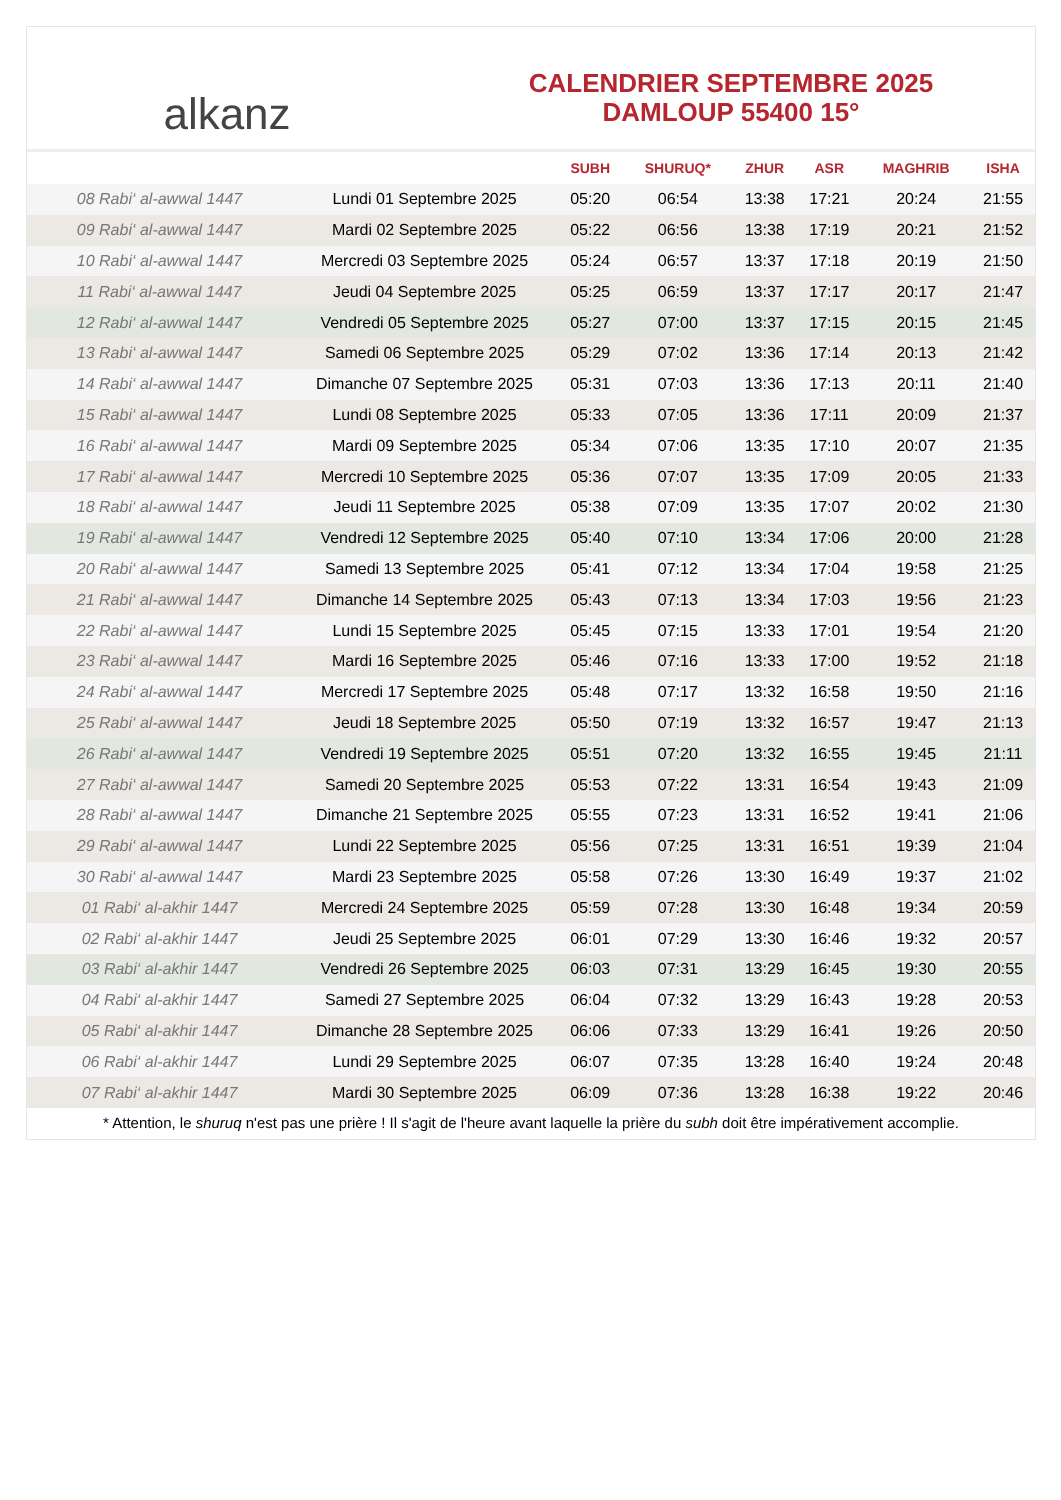alkanz
CALENDRIER SEPTEMBRE 2025
DAMLOUP 55400 15°
| | | SUBH | SHURUQ* | ZHUR | ASR | MAGHRIB | ISHA |
| --- | --- | --- | --- | --- | --- | --- | --- |
| 08 Rabi‘ al-awwal 1447 | Lundi 01 Septembre 2025 | 05:20 | 06:54 | 13:38 | 17:21 | 20:24 | 21:55 |
| 09 Rabi‘ al-awwal 1447 | Mardi 02 Septembre 2025 | 05:22 | 06:56 | 13:38 | 17:19 | 20:21 | 21:52 |
| 10 Rabi‘ al-awwal 1447 | Mercredi 03 Septembre 2025 | 05:24 | 06:57 | 13:37 | 17:18 | 20:19 | 21:50 |
| 11 Rabi‘ al-awwal 1447 | Jeudi 04 Septembre 2025 | 05:25 | 06:59 | 13:37 | 17:17 | 20:17 | 21:47 |
| 12 Rabi‘ al-awwal 1447 | Vendredi 05 Septembre 2025 | 05:27 | 07:00 | 13:37 | 17:15 | 20:15 | 21:45 |
| 13 Rabi‘ al-awwal 1447 | Samedi 06 Septembre 2025 | 05:29 | 07:02 | 13:36 | 17:14 | 20:13 | 21:42 |
| 14 Rabi‘ al-awwal 1447 | Dimanche 07 Septembre 2025 | 05:31 | 07:03 | 13:36 | 17:13 | 20:11 | 21:40 |
| 15 Rabi‘ al-awwal 1447 | Lundi 08 Septembre 2025 | 05:33 | 07:05 | 13:36 | 17:11 | 20:09 | 21:37 |
| 16 Rabi‘ al-awwal 1447 | Mardi 09 Septembre 2025 | 05:34 | 07:06 | 13:35 | 17:10 | 20:07 | 21:35 |
| 17 Rabi‘ al-awwal 1447 | Mercredi 10 Septembre 2025 | 05:36 | 07:07 | 13:35 | 17:09 | 20:05 | 21:33 |
| 18 Rabi‘ al-awwal 1447 | Jeudi 11 Septembre 2025 | 05:38 | 07:09 | 13:35 | 17:07 | 20:02 | 21:30 |
| 19 Rabi‘ al-awwal 1447 | Vendredi 12 Septembre 2025 | 05:40 | 07:10 | 13:34 | 17:06 | 20:00 | 21:28 |
| 20 Rabi‘ al-awwal 1447 | Samedi 13 Septembre 2025 | 05:41 | 07:12 | 13:34 | 17:04 | 19:58 | 21:25 |
| 21 Rabi‘ al-awwal 1447 | Dimanche 14 Septembre 2025 | 05:43 | 07:13 | 13:34 | 17:03 | 19:56 | 21:23 |
| 22 Rabi‘ al-awwal 1447 | Lundi 15 Septembre 2025 | 05:45 | 07:15 | 13:33 | 17:01 | 19:54 | 21:20 |
| 23 Rabi‘ al-awwal 1447 | Mardi 16 Septembre 2025 | 05:46 | 07:16 | 13:33 | 17:00 | 19:52 | 21:18 |
| 24 Rabi‘ al-awwal 1447 | Mercredi 17 Septembre 2025 | 05:48 | 07:17 | 13:32 | 16:58 | 19:50 | 21:16 |
| 25 Rabi‘ al-awwal 1447 | Jeudi 18 Septembre 2025 | 05:50 | 07:19 | 13:32 | 16:57 | 19:47 | 21:13 |
| 26 Rabi‘ al-awwal 1447 | Vendredi 19 Septembre 2025 | 05:51 | 07:20 | 13:32 | 16:55 | 19:45 | 21:11 |
| 27 Rabi‘ al-awwal 1447 | Samedi 20 Septembre 2025 | 05:53 | 07:22 | 13:31 | 16:54 | 19:43 | 21:09 |
| 28 Rabi‘ al-awwal 1447 | Dimanche 21 Septembre 2025 | 05:55 | 07:23 | 13:31 | 16:52 | 19:41 | 21:06 |
| 29 Rabi‘ al-awwal 1447 | Lundi 22 Septembre 2025 | 05:56 | 07:25 | 13:31 | 16:51 | 19:39 | 21:04 |
| 30 Rabi‘ al-awwal 1447 | Mardi 23 Septembre 2025 | 05:58 | 07:26 | 13:30 | 16:49 | 19:37 | 21:02 |
| 01 Rabi‘ al-akhir 1447 | Mercredi 24 Septembre 2025 | 05:59 | 07:28 | 13:30 | 16:48 | 19:34 | 20:59 |
| 02 Rabi‘ al-akhir 1447 | Jeudi 25 Septembre 2025 | 06:01 | 07:29 | 13:30 | 16:46 | 19:32 | 20:57 |
| 03 Rabi‘ al-akhir 1447 | Vendredi 26 Septembre 2025 | 06:03 | 07:31 | 13:29 | 16:45 | 19:30 | 20:55 |
| 04 Rabi‘ al-akhir 1447 | Samedi 27 Septembre 2025 | 06:04 | 07:32 | 13:29 | 16:43 | 19:28 | 20:53 |
| 05 Rabi‘ al-akhir 1447 | Dimanche 28 Septembre 2025 | 06:06 | 07:33 | 13:29 | 16:41 | 19:26 | 20:50 |
| 06 Rabi‘ al-akhir 1447 | Lundi 29 Septembre 2025 | 06:07 | 07:35 | 13:28 | 16:40 | 19:24 | 20:48 |
| 07 Rabi‘ al-akhir 1447 | Mardi 30 Septembre 2025 | 06:09 | 07:36 | 13:28 | 16:38 | 19:22 | 20:46 |
* Attention, le shuruq n'est pas une prière ! Il s'agit de l'heure avant laquelle la prière du subh doit être impérativement accomplie.